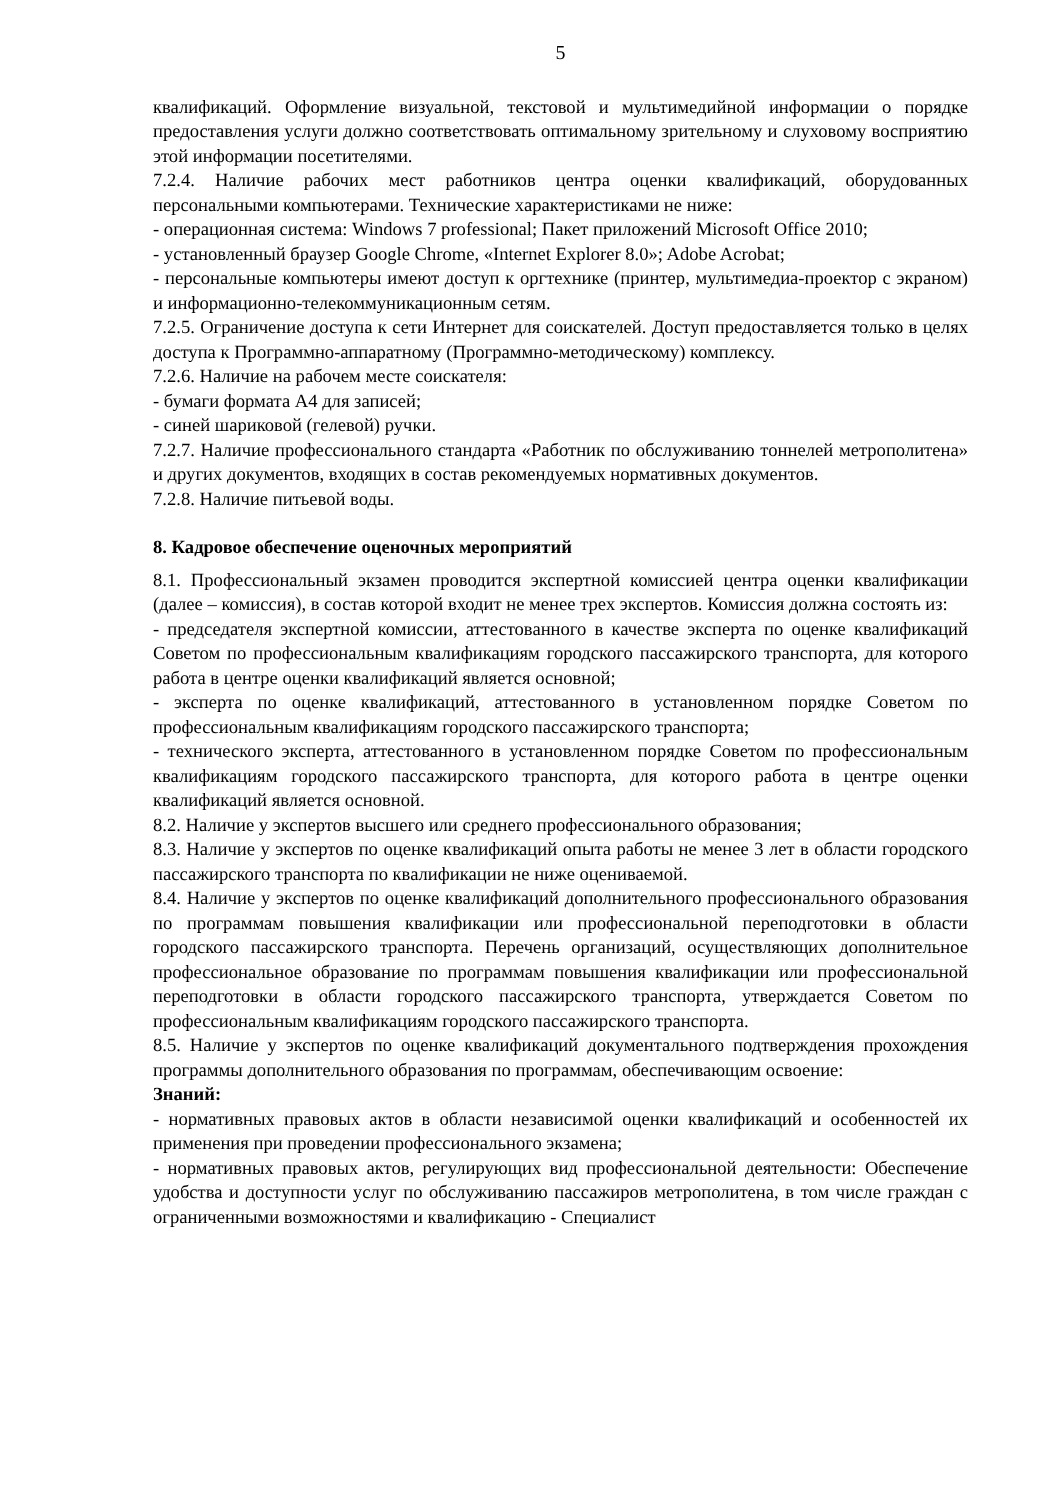5
квалификаций. Оформление визуальной, текстовой и мультимедийной информации о порядке предоставления услуги должно соответствовать оптимальному зрительному и слуховому восприятию этой информации посетителями.
7.2.4. Наличие рабочих мест работников центра оценки квалификаций, оборудованных персональными компьютерами. Технические характеристиками не ниже:
- операционная система: Windows 7 professional; Пакет приложений Microsoft Office 2010;
- установленный браузер Google Chrome, «Internet Explorer 8.0»; Adobe Acrobat;
- персональные компьютеры имеют доступ к оргтехнике (принтер, мультимедиа-проектор с экраном) и информационно-телекоммуникационным сетям.
7.2.5. Ограничение доступа к сети Интернет для соискателей. Доступ предоставляется только в целях доступа к Программно-аппаратному (Программно-методическому) комплексу.
7.2.6. Наличие на рабочем месте соискателя:
- бумаги формата А4 для записей;
- синей шариковой (гелевой) ручки.
7.2.7. Наличие профессионального стандарта «Работник по обслуживанию тоннелей метрополитена» и других документов, входящих в состав рекомендуемых нормативных документов.
7.2.8. Наличие питьевой воды.
8. Кадровое обеспечение оценочных мероприятий
8.1. Профессиональный экзамен проводится экспертной комиссией центра оценки квалификации (далее – комиссия), в состав которой входит не менее трех экспертов. Комиссия должна состоять из:
- председателя экспертной комиссии, аттестованного в качестве эксперта по оценке квалификаций Советом по профессиональным квалификациям городского пассажирского транспорта, для которого работа в центре оценки квалификаций является основной;
- эксперта по оценке квалификаций, аттестованного в установленном порядке Советом по профессиональным квалификациям городского пассажирского транспорта;
- технического эксперта, аттестованного в установленном порядке Советом по профессиональным квалификациям городского пассажирского транспорта, для которого работа в центре оценки квалификаций является основной.
8.2. Наличие у экспертов высшего или среднего профессионального образования;
8.3. Наличие у экспертов по оценке квалификаций опыта работы не менее 3 лет в области городского пассажирского транспорта по квалификации не ниже оцениваемой.
8.4. Наличие у экспертов по оценке квалификаций дополнительного профессионального образования по программам повышения квалификации или профессиональной переподготовки в области городского пассажирского транспорта. Перечень организаций, осуществляющих дополнительное профессиональное образование по программам повышения квалификации или профессиональной переподготовки в области городского пассажирского транспорта, утверждается Советом по профессиональным квалификациям городского пассажирского транспорта.
8.5. Наличие у экспертов по оценке квалификаций документального подтверждения прохождения программы дополнительного образования по программам, обеспечивающим освоение:
Знаний:
- нормативных правовых актов в области независимой оценки квалификаций и особенностей их применения при проведении профессионального экзамена;
- нормативных правовых актов, регулирующих вид профессиональной деятельности: Обеспечение удобства и доступности услуг по обслуживанию пассажиров метрополитена, в том числе граждан с ограниченными возможностями и квалификацию - Специалист